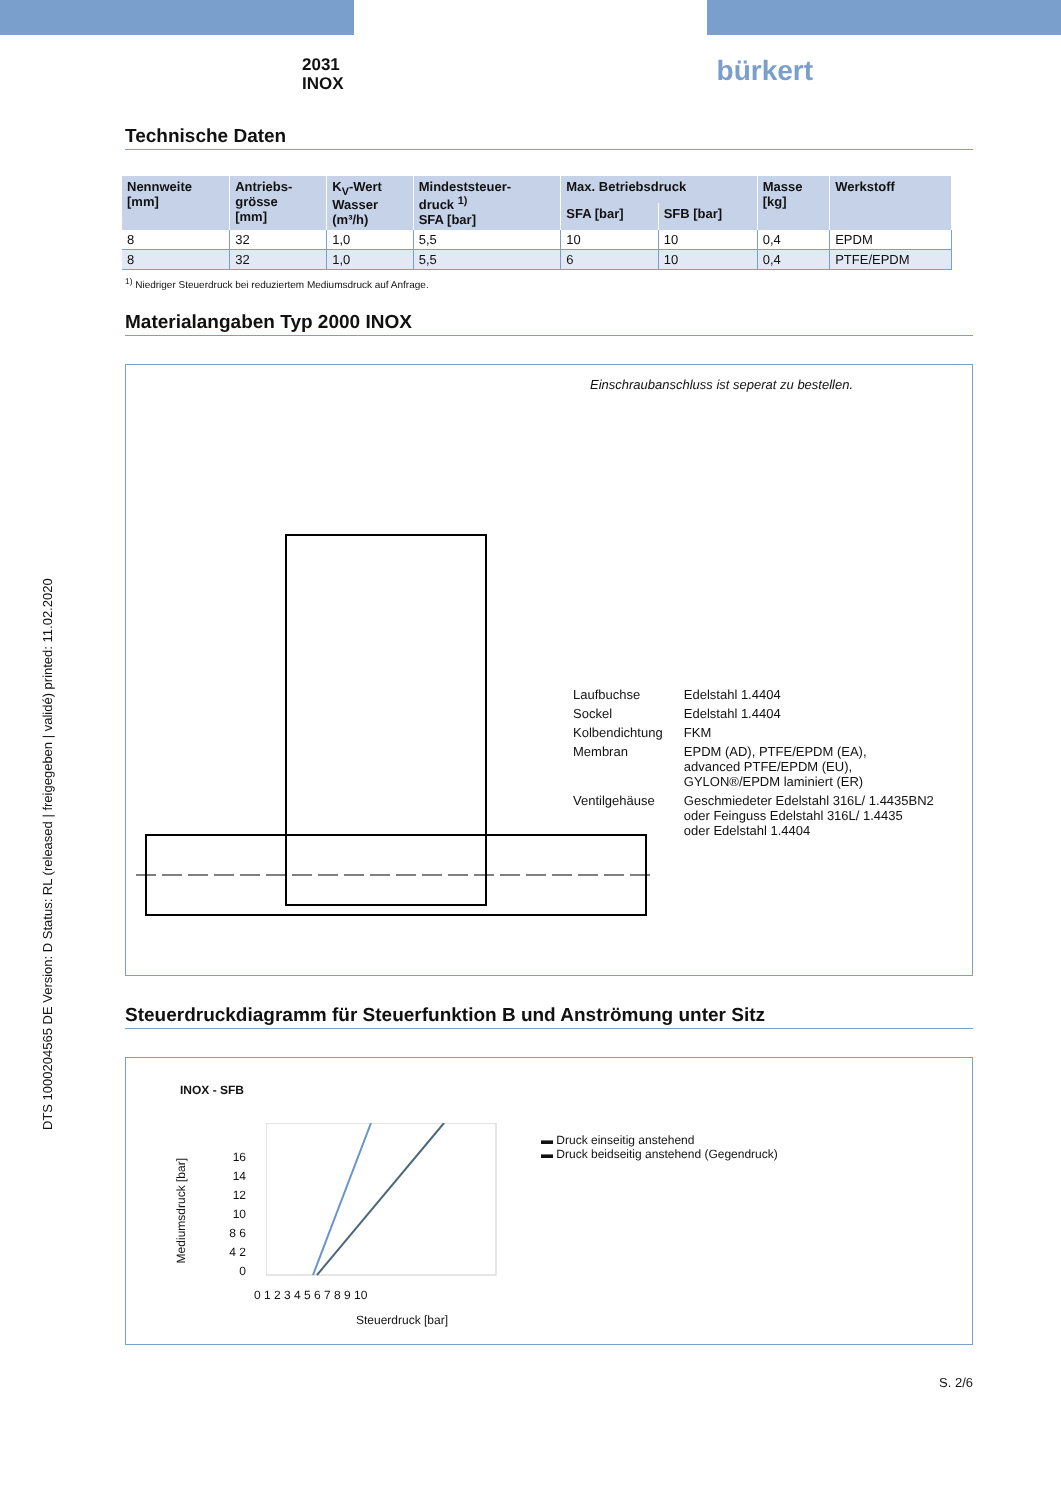DTS 1000204565 DE Version: D Status: RL (released | freigegeben | validé) printed: 11.02.2020
2031
INOX
bürkert
Technische Daten
| Nennweite [mm] | Antriebs- grösse [mm] | K<sub>V</sub>-Wert Wasser (m³/h) | Mindeststeuer- druck <sup>1)</sup> SFA [bar] | Max. Betriebsdruck | | Masse [kg] | Werkstoff |
| --- | --- | --- | --- | --- | --- | --- | --- |
| | | | | SFA [bar] | SFB [bar] | | |
| 8 | 32 | 1,0 | 5,5 | 10 | 10 | 0,4 | EPDM |
| 8 | 32 | 1,0 | 5,5 | 6 | 10 | 0,4 | PTFE/EPDM |
<sup>1)</sup> Niedriger Steuerdruck bei reduziertem Mediumsdruck auf Anfrage.
Materialangaben Typ 2000 INOX
Einschraubanschluss ist seperat zu bestellen.
| Laufbuchse | Edelstahl 1.4404 |
| Sockel | Edelstahl 1.4404 |
| Kolbendichtung | FKM |
| Membran | EPDM (AD), PTFE/EPDM (EA), advanced PTFE/EPDM (EU), GYLON®/EPDM laminiert (ER) |
| Ventilgehäuse | Geschmiedeter Edelstahl 316L/ 1.4435BN2 oder Feinguss Edelstahl 316L/ 1.4435 oder Edelstahl 1.4404 |
Steuerdruckdiagramm für Steuerfunktion B und Anströmung unter Sitz
INOX - SFB
0 1 2 3 4 5 6 7 8 9 10
16 14 12 10 8 6 4 2 0
Steuerdruck [bar]
Mediumsdruck [bar]
▬ Druck einseitig anstehend
▬ Druck beidseitig anstehend (Gegendruck)
S. 2/6